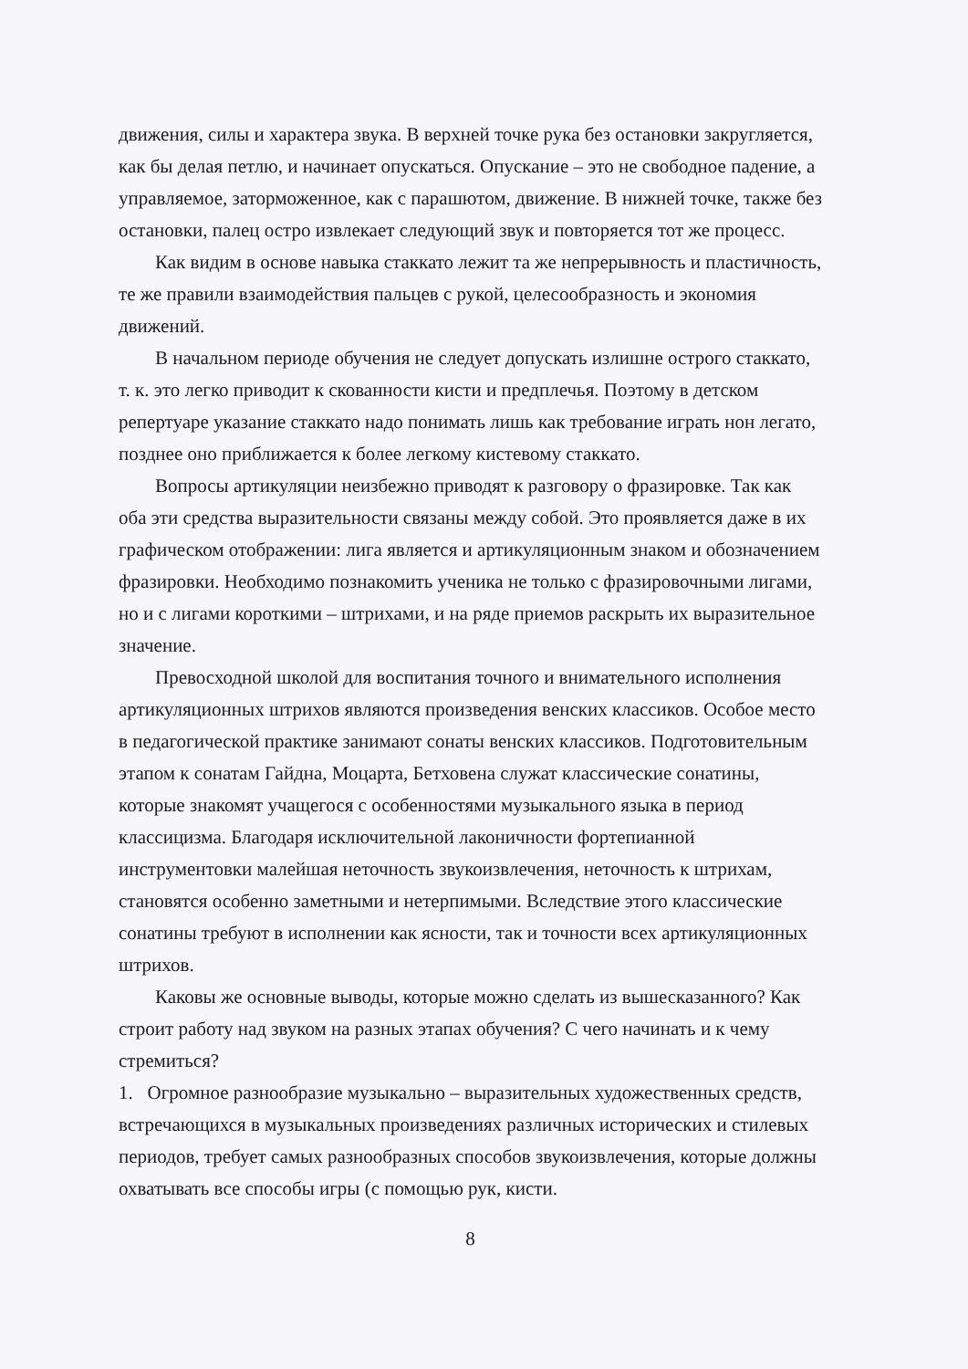движения, силы и характера звука. В верхней точке рука без остановки закругляется, как бы делая петлю, и начинает опускаться. Опускание – это не свободное падение, а управляемое, заторможенное, как с парашютом, движение. В нижней точке, также без остановки, палец остро извлекает следующий звук и повторяется тот же процесс.
Как видим в основе навыка стаккато лежит та же непрерывность и пластичность, те же правили взаимодействия пальцев с рукой, целесообразность и экономия движений.
В начальном периоде обучения не следует допускать излишне острого стаккато, т. к. это легко приводит к скованности кисти и предплечья. Поэтому в детском репертуаре указание стаккато надо понимать лишь как требование играть нон легато, позднее оно приближается к более легкому кистевому стаккато.
Вопросы артикуляции неизбежно приводят к разговору о фразировке. Так как оба эти средства выразительности связаны между собой. Это проявляется даже в их графическом отображении: лига является и артикуляционным знаком и обозначением фразировки. Необходимо познакомить ученика не только с фразировочными лигами, но и с лигами короткими – штрихами, и на ряде приемов раскрыть их выразительное значение.
Превосходной школой для воспитания точного и внимательного исполнения артикуляционных штрихов являются произведения венских классиков. Особое место в педагогической практике занимают сонаты венских классиков. Подготовительным этапом к сонатам Гайдна, Моцарта, Бетховена служат классические сонатины, которые знакомят учащегося с особенностями музыкального языка в период классицизма. Благодаря исключительной лаконичности фортепианной инструментовки малейшая неточность звукоизвлечения, неточность к штрихам, становятся особенно заметными и нетерпимыми. Вследствие этого классические сонатины требуют в исполнении как ясности, так и точности всех артикуляционных штрихов.
Каковы же основные выводы, которые можно сделать из вышесказанного? Как строит работу над звуком на разных этапах обучения? С чего начинать и к чему стремиться?
1. Огромное разнообразие музыкально – выразительных художественных средств, встречающихся в музыкальных произведениях различных исторических и стилевых периодов, требует самых разнообразных способов звукоизвлечения, которые должны охватывать все способы игры (с помощью рук, кисти.
8